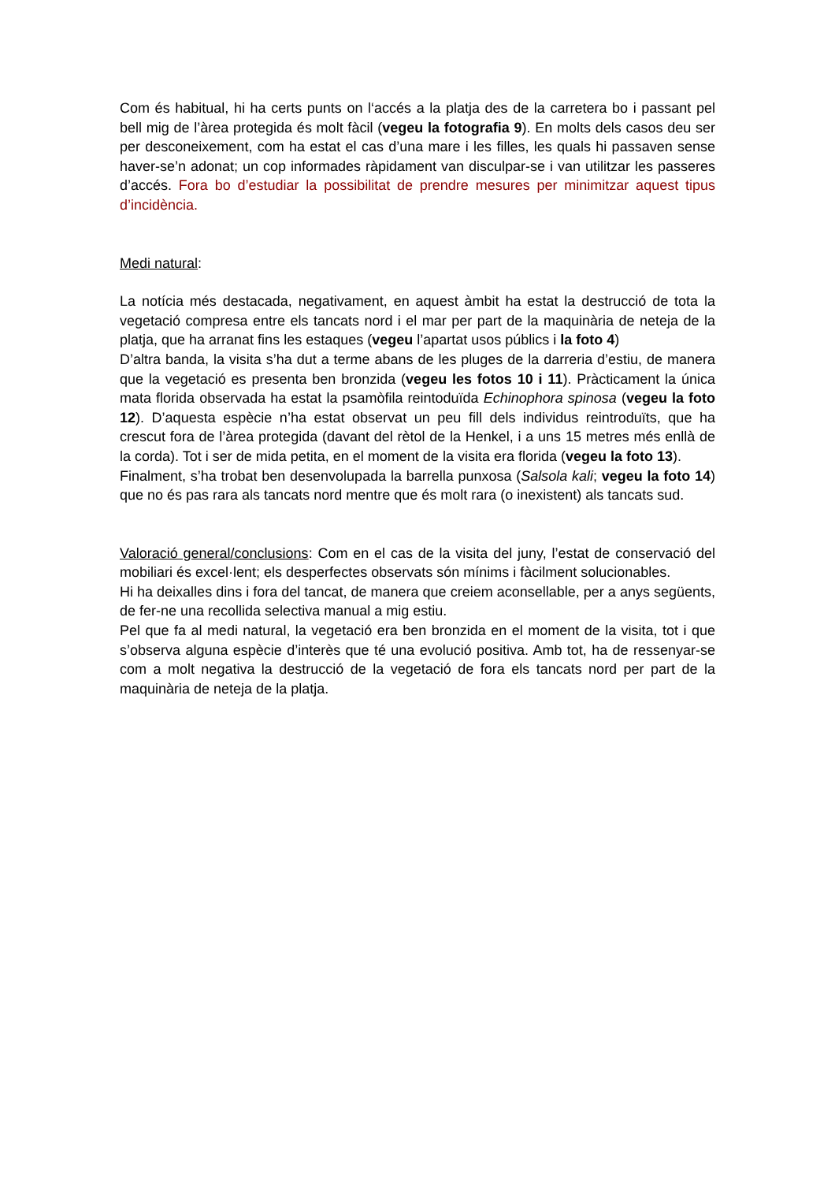Com és habitual, hi ha certs punts on l‘accés a la platja des de la carretera bo i passant pel bell mig de l’àrea protegida és molt fàcil (vegeu la fotografia 9). En molts dels casos deu ser per desconeixement, com ha estat el cas d’una mare i les filles, les quals hi passaven sense haver-se’n adonat; un cop informades ràpidament van disculpar-se i van utilitzar les passeres d’accés. Fora bo d’estudiar la possibilitat de prendre mesures per minimitzar aquest tipus d’incidència.
Medi natural:
La notícia més destacada, negativament, en aquest àmbit ha estat la destrucció de tota la vegetació compresa entre els tancats nord i el mar per part de la maquinària de neteja de la platja, que ha arranat fins les estaques (vegeu l’apartat usos públics i la foto 4)
D’altra banda, la visita s’ha dut a terme abans de les pluges de la darreria d’estiu, de manera que la vegetació es presenta ben bronzida (vegeu les fotos 10 i 11). Pràcticament la única mata florida observada ha estat la psamòfila reintoduïda Echinophora spinosa (vegeu la foto 12). D’aquesta espècie n’ha estat observat un peu fill dels individus reintroduïts, que ha crescut fora de l’àrea protegida (davant del rètol de la Henkel, i a uns 15 metres més enllà de la corda). Tot i ser de mida petita, en el moment de la visita era florida (vegeu la foto 13).
Finalment, s’ha trobat ben desenvolupada la barrella punxosa (Salsola kali; vegeu la foto 14) que no és pas rara als tancats nord mentre que és molt rara (o inexistent) als tancats sud.
Valoració general/conclusions: Com en el cas de la visita del juny, l’estat de conservació del mobiliari és excel·lent; els desperfectes observats són mínims i fàcilment solucionables.
Hi ha deixalles dins i fora del tancat, de manera que creiem aconsellable, per a anys següents, de fer-ne una recollida selectiva manual a mig estiu.
Pel que fa al medi natural, la vegetació era ben bronzida en el moment de la visita, tot i que s’observa alguna espècie d’interès que té una evolució positiva. Amb tot, ha de ressenyar-se com a molt negativa la destrucció de la vegetació de fora els tancats nord per part de la maquinària de neteja de la platja.